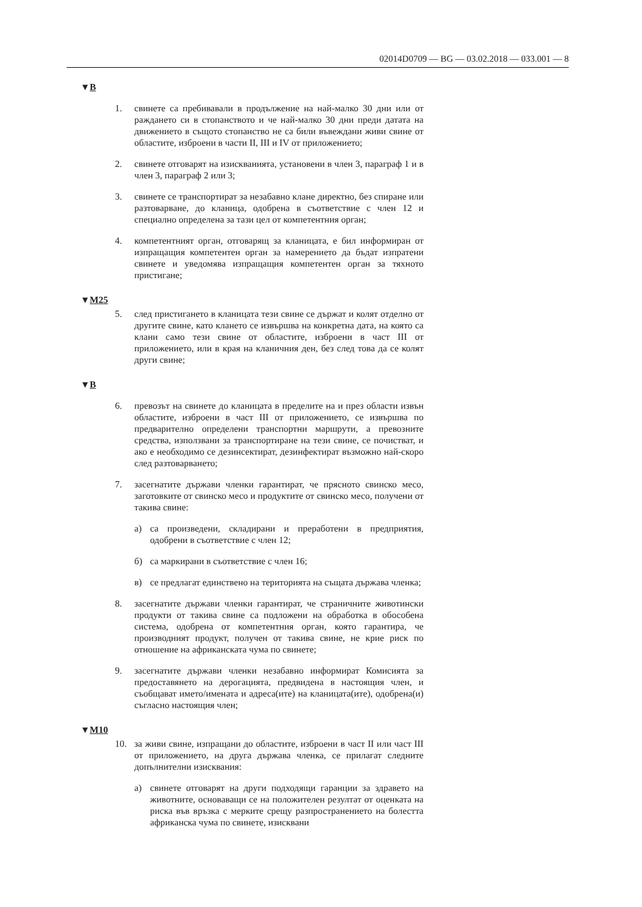02014D0709 — BG — 03.02.2018 — 033.001 — 8
▼B
1. свинете са пребивавали в продължение на най-малко 30 дни или от раждането си в стопанството и че най-малко 30 дни преди датата на движението в същото стопанство не са били въвеждани живи свине от областите, изброени в части II, III и IV от приложението;
2. свинете отговарят на изискванията, установени в член 3, параграф 1 и в член 3, параграф 2 или 3;
3. свинете се транспортират за незабавно клане директно, без спиране или разтоварване, до кланица, одобрена в съответствие с член 12 и специално определена за тази цел от компетентния орган;
4. компетентният орган, отговарящ за кланицата, е бил информиран от изпращащия компетентен орган за намерението да бъдат изпратени свинете и уведомява изпращащия компетентен орган за тяхното пристигане;
▼M25
5. след пристигането в кланицата тези свине се държат и колят отделно от другите свине, като клането се извършва на конкретна дата, на която са клани само тези свине от областите, изброени в част III от приложението, или в края на кланичния ден, без след това да се колят други свине;
▼B
6. превозът на свинете до кланицата в пределите на и през области извън областите, изброени в част III от приложението, се извършва по предварително определени транспортни маршрути, а превозните средства, използвани за транспортиране на тези свине, се почистват, и ако е необходимо се дезинсектират, дезинфектират възможно най-скоро след разтоварването;
7. засегнатите държави членки гарантират, че прясното свинско месо, заготовките от свинско месо и продуктите от свинско месо, получени от такива свине:
а) са произведени, складирани и преработени в предприятия, одобрени в съответствие с член 12;
б) са маркирани в съответствие с член 16;
в) се предлагат единствено на територията на същата държава членка;
8. засегнатите държави членки гарантират, че страничните животински продукти от такива свине са подложени на обработка в обособена система, одобрена от компетентния орган, която гарантира, че производният продукт, получен от такива свине, не крие риск по отношение на африканската чума по свинете;
9. засегнатите държави членки незабавно информират Комисията за предоставянето на дерогацията, предвидена в настоящия член, и съобщават името/имената и адреса(ите) на кланицата(ите), одобрена(и) съгласно настоящия член;
▼M10
10. за живи свине, изпращани до областите, изброени в част II или част III от приложението, на друга държава членка, се прилагат следните допълнителни изисквания:
а) свинете отговарят на други подходящи гаранции за здравето на животните, основаващи се на положителен резултат от оценката на риска във връзка с мерките срещу разпространението на болестта африканска чума по свинете, изисквани